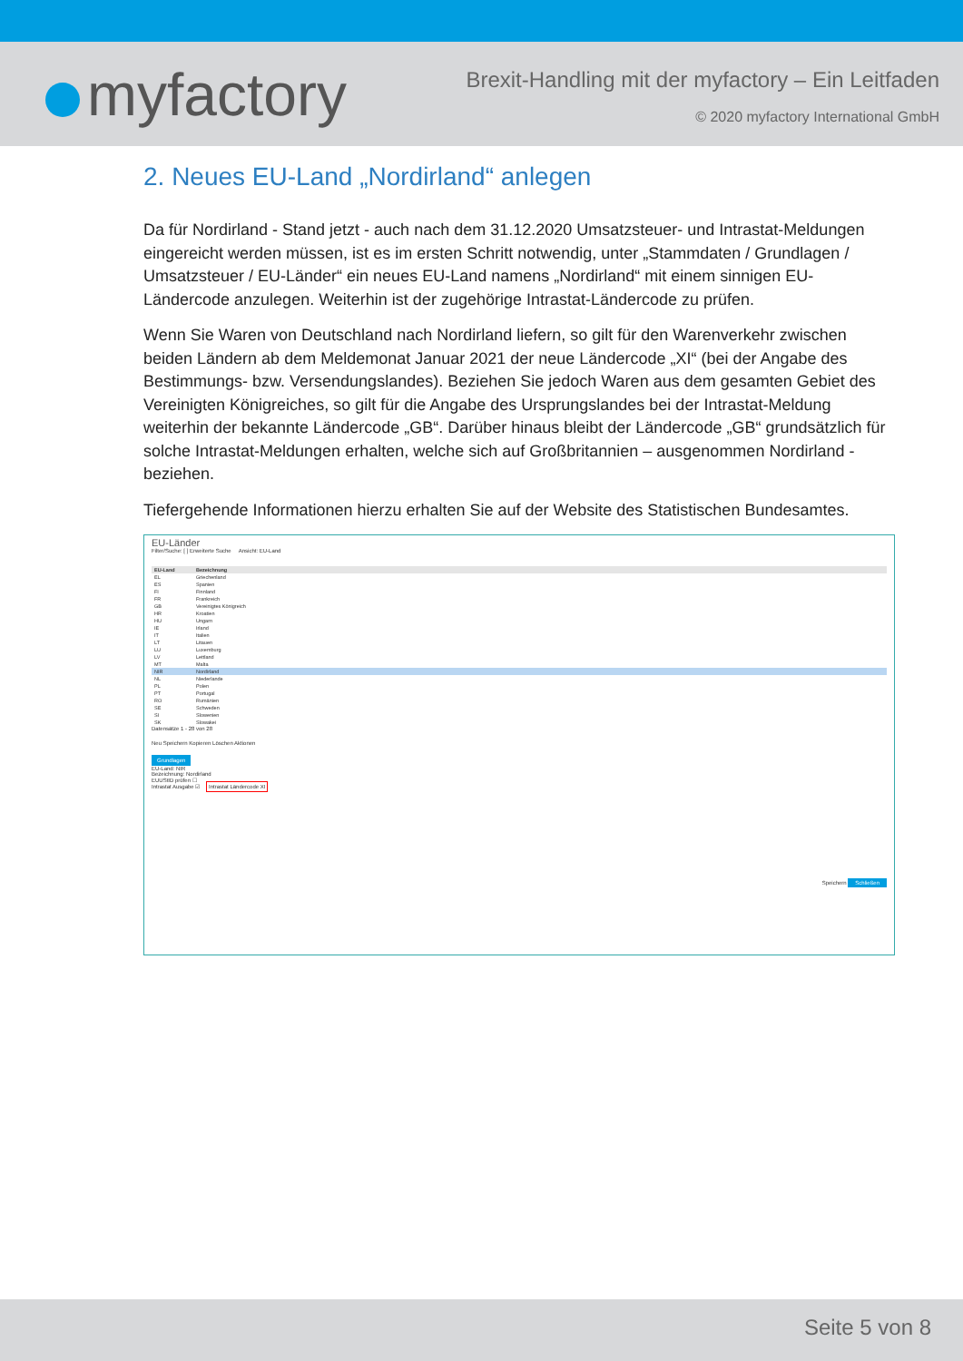myfactory
Brexit-Handling mit der myfactory – Ein Leitfaden
© 2020 myfactory International GmbH
2. Neues EU-Land „Nordirland“ anlegen
Da für Nordirland - Stand jetzt - auch nach dem 31.12.2020 Umsatzsteuer- und Intrastat-Meldungen eingereicht werden müssen, ist es im ersten Schritt notwendig, unter „Stammdaten / Grundlagen / Umsatzsteuer / EU-Länder“ ein neues EU-Land namens „Nordirland“ mit einem sinnigen EU-Ländercode anzulegen. Weiterhin ist der zugehörige Intrastat-Ländercode zu prüfen.
Wenn Sie Waren von Deutschland nach Nordirland liefern, so gilt für den Warenverkehr zwischen beiden Ländern ab dem Meldemonat Januar 2021 der neue Ländercode „XI“ (bei der Angabe des Bestimmungs- bzw. Versendungslandes). Beziehen Sie jedoch Waren aus dem gesamten Gebiet des Vereinigten Königreiches, so gilt für die Angabe des Ursprungslandes bei der Intrastat-Meldung weiterhin der bekannte Ländercode „GB“. Darüber hinaus bleibt der Ländercode „GB“ grundsätzlich für solche Intrastat-Meldungen erhalten, welche sich auf Großbritannien – ausgenommen Nordirland - beziehen.
Tiefergehende Informationen hierzu erhalten Sie auf der Website des Statistischen Bundesamtes.
EU-Länder
Filter/Suche: [ ] Erweiterte Suche Ansicht: EU-Land
| EU-Land | Bezeichnung |
| --- | --- |
| EL | Griechenland |
| ES | Spanien |
| FI | Finnland |
| FR | Frankreich |
| GB | Vereinigtes Königreich |
| HR | Kroatien |
| HU | Ungarn |
| IE | Irland |
| IT | Italien |
| LT | Litauen |
| LU | Luxemburg |
| LV | Lettland |
| MT | Malta |
| NIR | Nordirland |
| NL | Niederlande |
| PL | Polen |
| PT | Portugal |
| RO | Rumänien |
| SE | Schweden |
| SI | Slowenien |
| SK | Slowakei |
Datensätze 1 - 28 von 28
Neu Speichern Kopieren Löschen Aktionen
Grundlagen
EU-Land: NIR
Bezeichnung: Nordirland
EUUStID prüfen ☐
Intrastat Ausgabe ☑ Intrastat Ländercode XI
Speichern Schließen
Seite 5 von 8